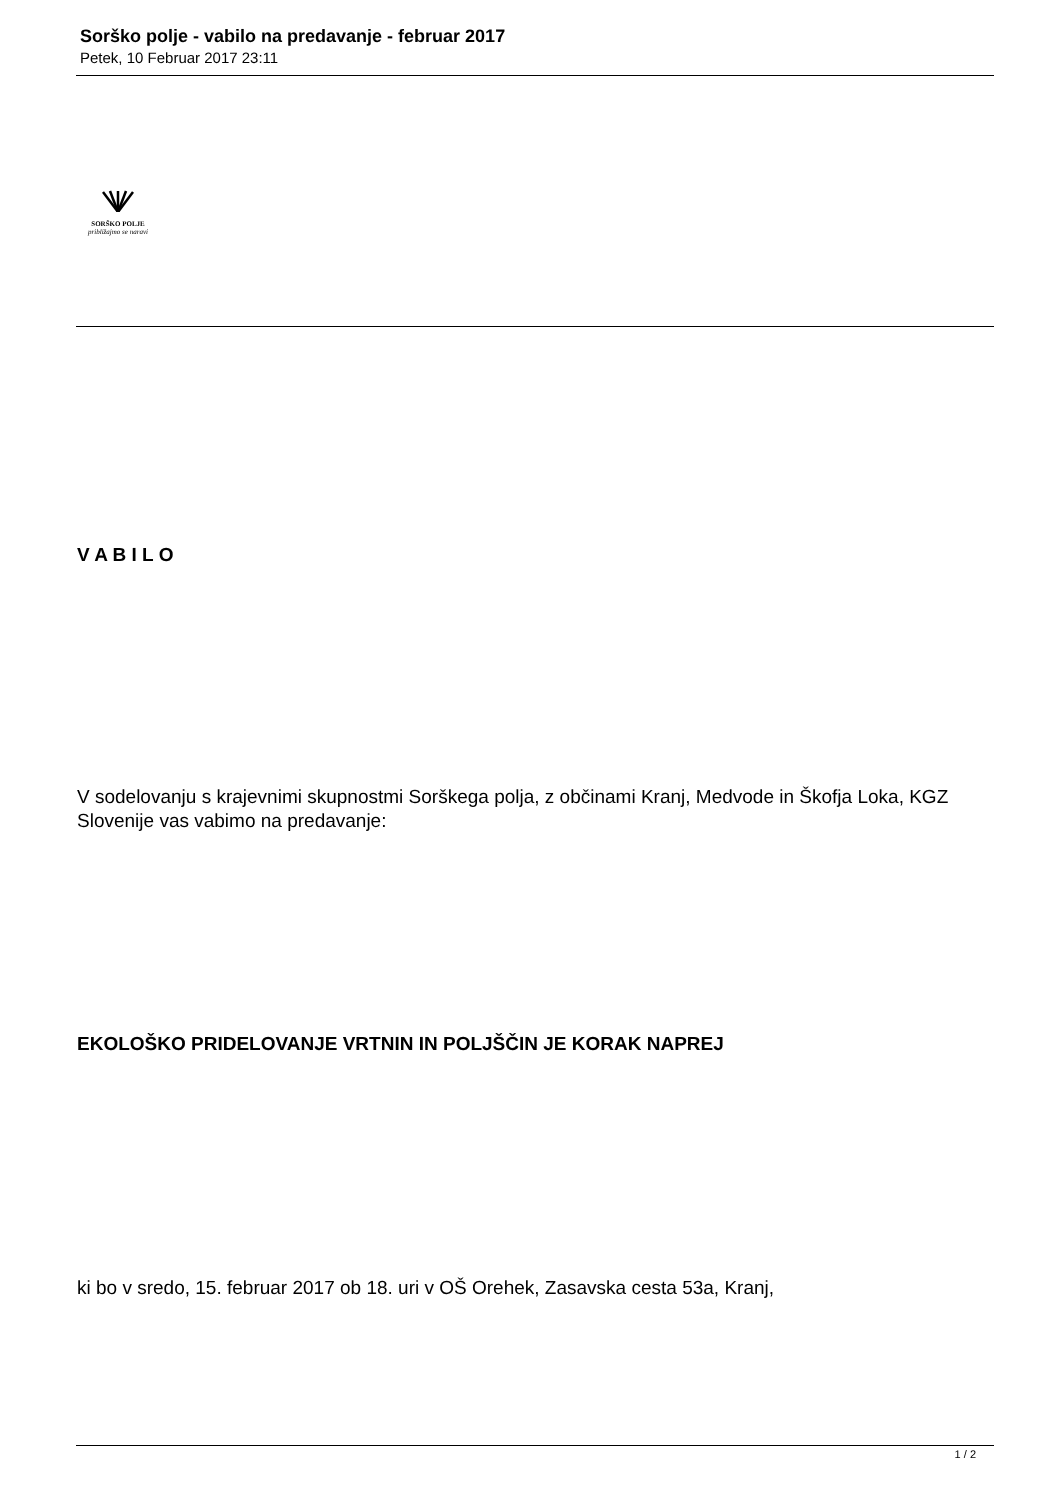Sorško polje - vabilo na predavanje - februar 2017
Petek, 10 Februar 2017 23:11
SORŠKO POLJE
približajmo se naravi
V A B I L O
V sodelovanju s krajevnimi skupnostmi Sorškega polja, z občinami Kranj, Medvode in Škofja Loka, KGZ Slovenije vas vabimo na predavanje:
EKOLOŠKO PRIDELOVANJE VRTNIN IN POLJŠČIN JE KORAK NAPREJ
ki bo v sredo, 15. februar 2017 ob 18. uri v OŠ Orehek, Zasavska cesta 53a, Kranj,
1 / 2